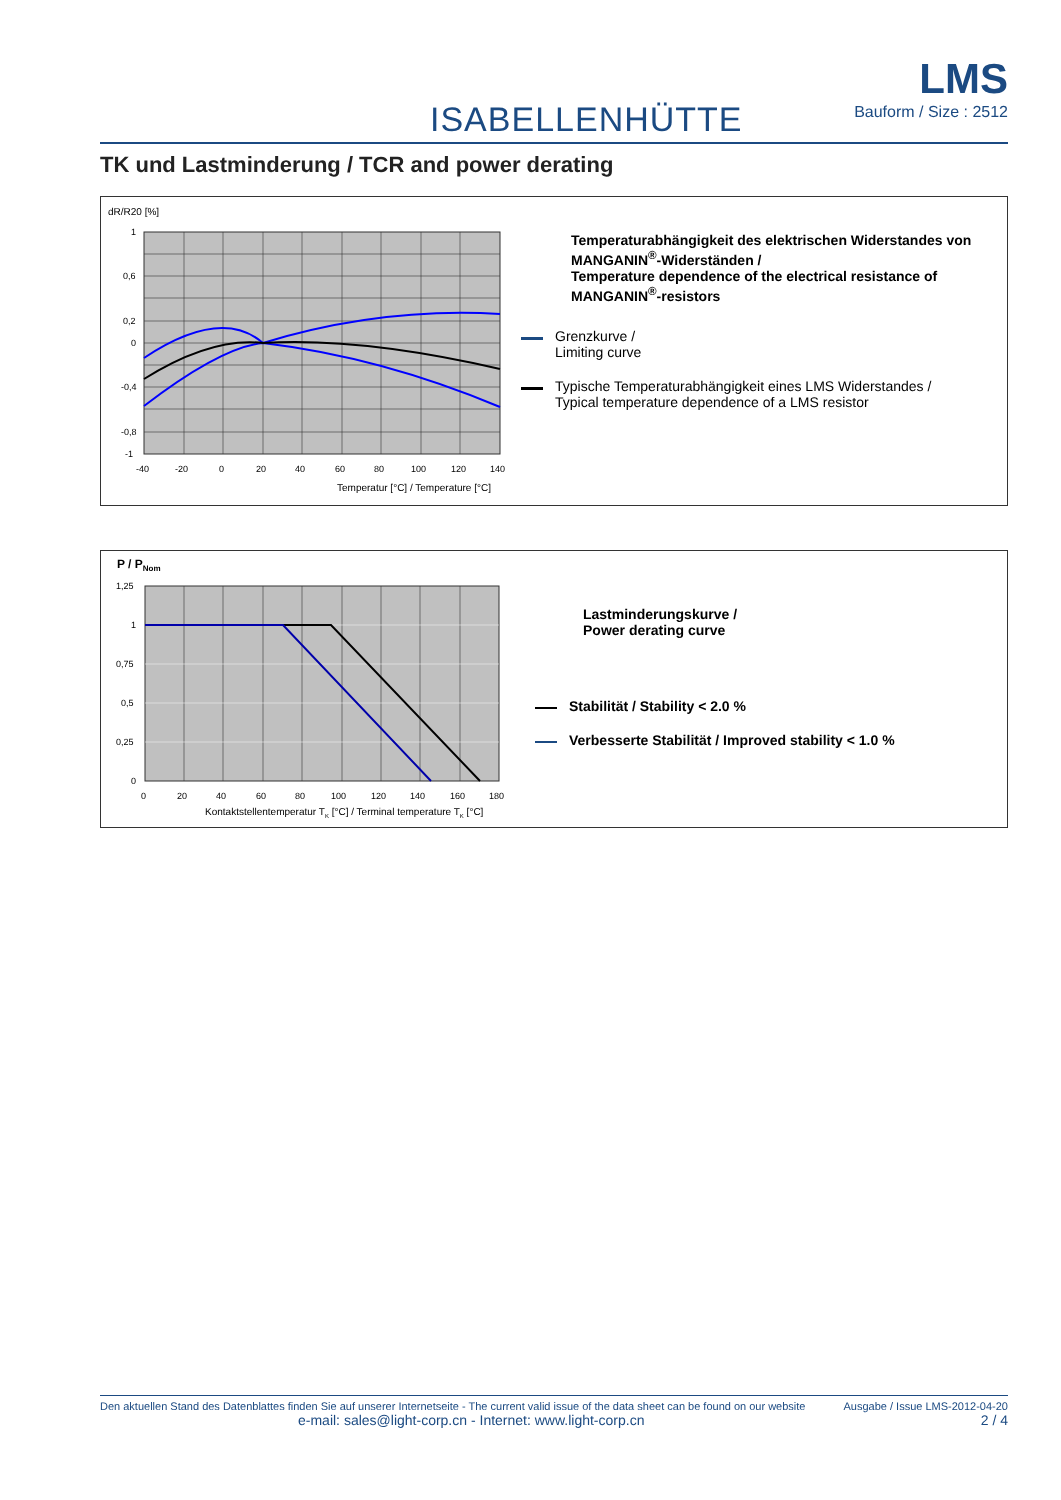ISABELLENHÜTTE
LMS
Bauform / Size : 2512
TK und Lastminderung / TCR and power derating
dR/R20 [%]
1
0,6
0,2
0
-0,4
-0,8
-1
-40
-20
0
20
40
60
80
100
120
140
Temperatur [°C] / Temperature [°C]
Temperaturabhängigkeit des elektrischen Widerstandes von MANGANIN<sup>®</sup>-Widerständen /
Temperature dependence of the electrical resistance of MANGANIN<sup>®</sup>-resistors
Grenzkurve /
Limiting curve
Typische Temperaturabhängigkeit eines LMS Widerstandes /
Typical temperature dependence of a LMS resistor
P / PNom
1,25
1
0,75
0,5
0,25
0
0
20
40
60
80
100
120
140
160
180
Kontaktstellentemperatur TK [°C] / Terminal temperature TK [°C]
Lastminderungskurve /
Power derating curve
Stabilität / Stability < 2.0 %
Verbesserte Stabilität / Improved stability < 1.0 %
Den aktuellen Stand des Datenblattes finden Sie auf unserer Internetseite - The current valid issue of the data sheet can be found on our website Ausgabe / Issue LMS-2012-04-20
e-mail: sales@light-corp.cn - Internet: www.light-corp.cn 2 / 4